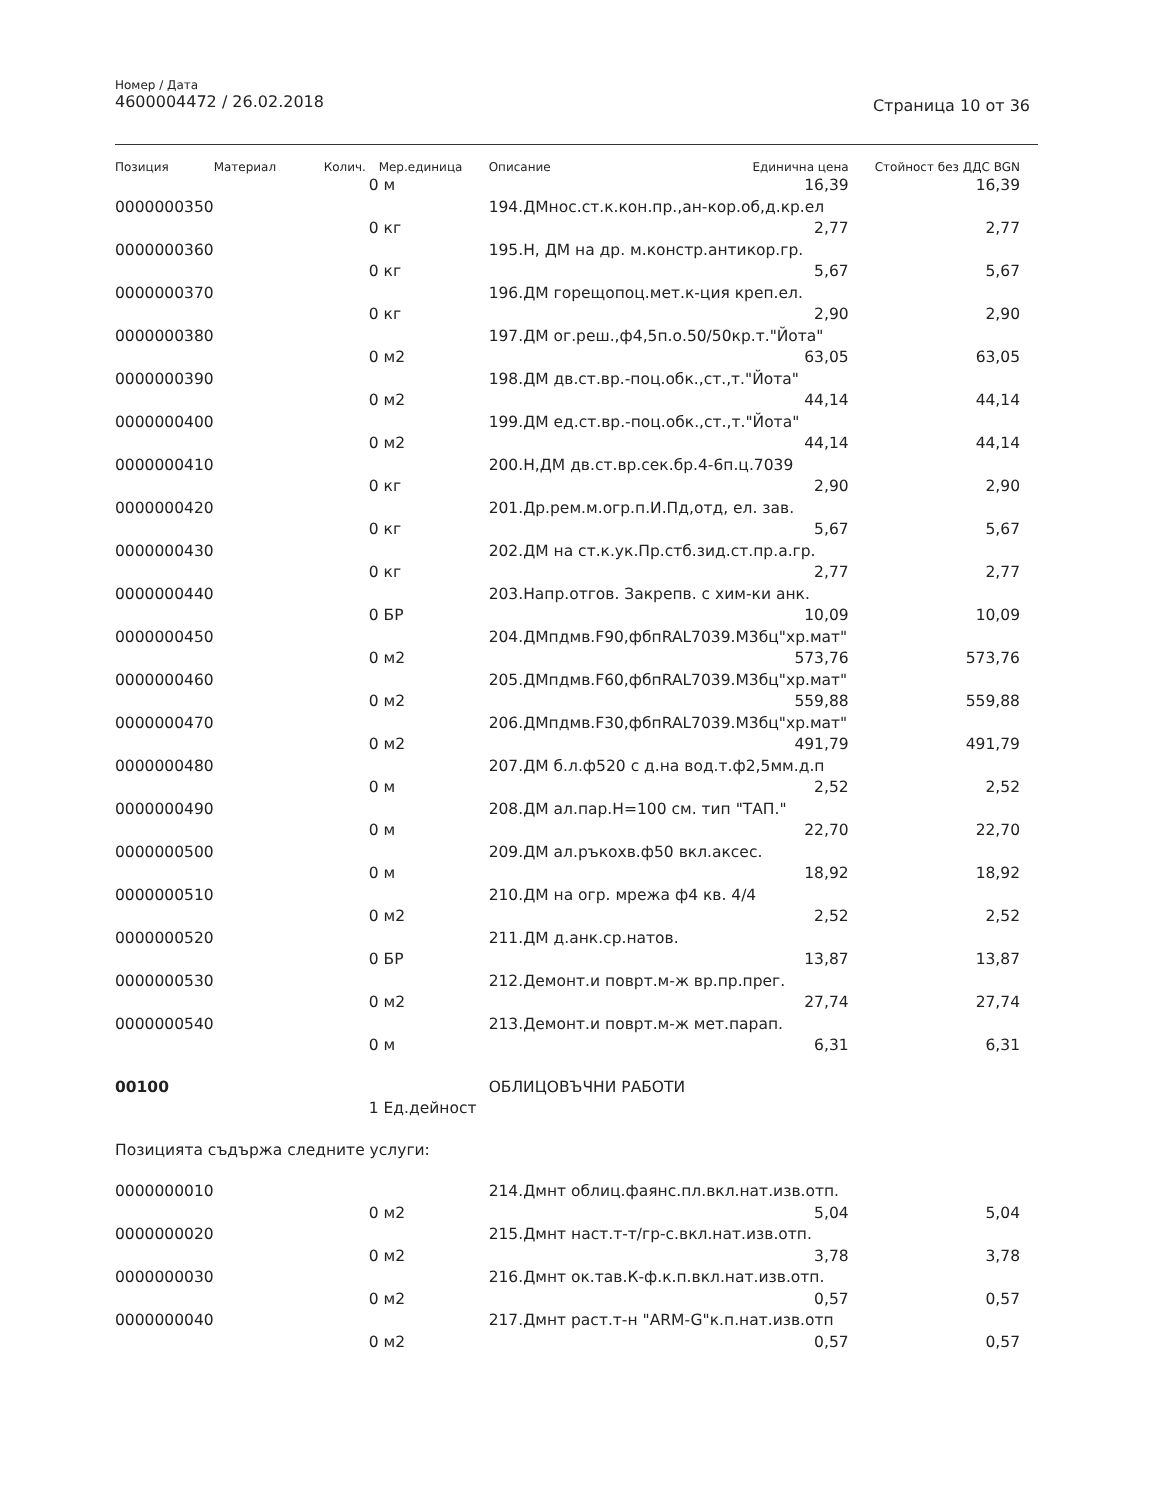Номер / Дата
4600004472 / 26.02.2018
Страница 10 от 36
| Позиция | Материал | Колич. | Мер.единица | Описание | Единична цена | Стойност без ДДС BGN |
| --- | --- | --- | --- | --- | --- | --- |
| | | 0 | м | | 16,39 | 16,39 |
| 0000000350 | | | | 194.ДМнос.ст.к.кон.пр.,ан-кор.об,д.кр.ел | | |
| | | 0 | кг | | 2,77 | 2,77 |
| 0000000360 | | | | 195.Н, ДМ на др. м.констр.антикор.гр. | | |
| | | 0 | кг | | 5,67 | 5,67 |
| 0000000370 | | | | 196.ДМ горещопоц.мет.к-ция креп.ел. | | |
| | | 0 | кг | | 2,90 | 2,90 |
| 0000000380 | | | | 197.ДМ ог.реш.,ф4,5п.о.50/50кр.т."Йота" | | |
| | | 0 | м2 | | 63,05 | 63,05 |
| 0000000390 | | | | 198.ДМ дв.ст.вр.-поц.обк.,ст.,т."Йота" | | |
| | | 0 | м2 | | 44,14 | 44,14 |
| 0000000400 | | | | 199.ДМ ед.ст.вр.-поц.обк.,ст.,т."Йота" | | |
| | | 0 | м2 | | 44,14 | 44,14 |
| 0000000410 | | | | 200.Н,ДМ дв.ст.вр.сек.бр.4-6п.ц.7039 | | |
| | | 0 | кг | | 2,90 | 2,90 |
| 0000000420 | | | | 201.Др.рем.м.огр.п.И.Пд,отд, ел. зав. | | |
| | | 0 | кг | | 5,67 | 5,67 |
| 0000000430 | | | | 202.ДМ на ст.к.ук.Пр.стб.зид.ст.пр.а.гр. | | |
| | | 0 | кг | | 2,77 | 2,77 |
| 0000000440 | | | | 203.Напр.отгов. Закрепв. с хим-ки анк. | | |
| | | 0 | БР | | 10,09 | 10,09 |
| 0000000450 | | | | 204.ДМпдмв.F90,фбпRAL7039.М3бц"хр.мат" | | |
| | | 0 | м2 | | 573,76 | 573,76 |
| 0000000460 | | | | 205.ДМпдмв.F60,фбпRAL7039.М3бц"хр.мат" | | |
| | | 0 | м2 | | 559,88 | 559,88 |
| 0000000470 | | | | 206.ДМпдмв.F30,фбпRAL7039.М3бц"хр.мат" | | |
| | | 0 | м2 | | 491,79 | 491,79 |
| 0000000480 | | | | 207.ДМ б.л.ф520 с д.на вод.т.ф2,5мм.д.п | | |
| | | 0 | м | | 2,52 | 2,52 |
| 0000000490 | | | | 208.ДМ ал.пар.Н=100 см. тип "ТАП." | | |
| | | 0 | м | | 22,70 | 22,70 |
| 0000000500 | | | | 209.ДМ ал.ръкохв.ф50 вкл.аксес. | | |
| | | 0 | м | | 18,92 | 18,92 |
| 0000000510 | | | | 210.ДМ на огр. мрежа ф4 кв. 4/4 | | |
| | | 0 | м2 | | 2,52 | 2,52 |
| 0000000520 | | | | 211.ДМ д.анк.ср.натов. | | |
| | | 0 | БР | | 13,87 | 13,87 |
| 0000000530 | | | | 212.Демонт.и поврт.м-ж вр.пр.прег. | | |
| | | 0 | м2 | | 27,74 | 27,74 |
| 0000000540 | | | | 213.Демонт.и поврт.м-ж мет.парап. | | |
| | | 0 | м | | 6,31 | 6,31 |
| 00100 | | | | ОБЛИЦОВЪЧНИ РАБОТИ | | |
| | | 1 | Ед.дейност | | | |
| Позицията съдържа следните услуги: | | | | | | |
| 0000000010 | | | | 214.Дмнт облиц.фаянс.пл.вкл.нат.изв.отп. | | |
| | | 0 | м2 | | 5,04 | 5,04 |
| 0000000020 | | | | 215.Дмнт наст.т-т/гр-с.вкл.нат.изв.отп. | | |
| | | 0 | м2 | | 3,78 | 3,78 |
| 0000000030 | | | | 216.Дмнт ок.тав.К-ф.к.п.вкл.нат.изв.отп. | | |
| | | 0 | м2 | | 0,57 | 0,57 |
| 0000000040 | | | | 217.Дмнт раст.т-н "ARM-G"к.п.нат.изв.отп | | |
| | | 0 | м2 | | 0,57 | 0,57 |